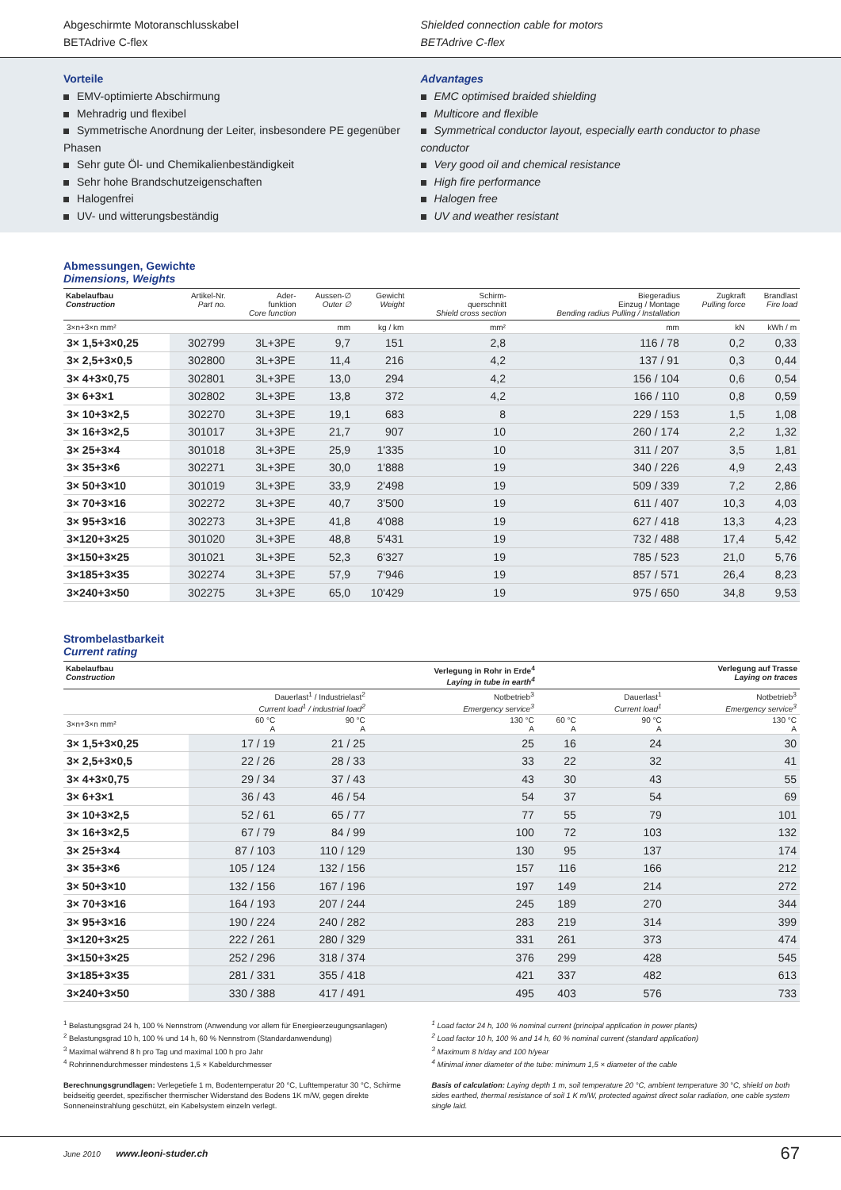Abgeschirmte Motoranschlusskabel
BETAdrive C-flex
Shielded connection cable for motors
BETAdrive C-flex
Vorteile
EMV-optimierte Abschirmung
Mehradrig und flexibel
Symmetrische Anordnung der Leiter, insbesondere PE gegenüber Phasen
Sehr gute Öl- und Chemikalienbeständigkeit
Sehr hohe Brandschutzeigenschaften
Halogenfrei
UV- und witterungsbeständig
Advantages
EMC optimised braided shielding
Multicore and flexible
Symmetrical conductor layout, especially earth conductor to phase conductor
Very good oil and chemical resistance
High fire performance
Halogen free
UV and weather resistant
Abmessungen, Gewichte
Dimensions, Weights
| Kabelaufbau Construction | Artikel-Nr. Part no. | Ader- funktion Core function | Aussen-∅ Outer ∅ | Gewicht Weight | Schirm- querschnitt Shield cross section | Biegeradius Einzug / Montage Bending radius Pulling / Installation | Zugkraft Pulling force | Brandlast Fire load |
| --- | --- | --- | --- | --- | --- | --- | --- | --- |
| 3×n+3×n mm² | | | mm | kg / km | mm² | mm | kN | kWh / m |
| 3× 1,5+3×0,25 | 302799 | 3L+3PE | 9,7 | 151 | 2,8 | 116 / 78 | 0,2 | 0,33 |
| 3× 2,5+3×0,5 | 302800 | 3L+3PE | 11,4 | 216 | 4,2 | 137 / 91 | 0,3 | 0,44 |
| 3× 4+3×0,75 | 302801 | 3L+3PE | 13,0 | 294 | 4,2 | 156 / 104 | 0,6 | 0,54 |
| 3× 6+3×1 | 302802 | 3L+3PE | 13,8 | 372 | 4,2 | 166 / 110 | 0,8 | 0,59 |
| 3× 10+3×2,5 | 302270 | 3L+3PE | 19,1 | 683 | 8 | 229 / 153 | 1,5 | 1,08 |
| 3× 16+3×2,5 | 301017 | 3L+3PE | 21,7 | 907 | 10 | 260 / 174 | 2,2 | 1,32 |
| 3× 25+3×4 | 301018 | 3L+3PE | 25,9 | 1'335 | 10 | 311 / 207 | 3,5 | 1,81 |
| 3× 35+3×6 | 302271 | 3L+3PE | 30,0 | 1'888 | 19 | 340 / 226 | 4,9 | 2,43 |
| 3× 50+3×10 | 301019 | 3L+3PE | 33,9 | 2'498 | 19 | 509 / 339 | 7,2 | 2,86 |
| 3× 70+3×16 | 302272 | 3L+3PE | 40,7 | 3'500 | 19 | 611 / 407 | 10,3 | 4,03 |
| 3× 95+3×16 | 302273 | 3L+3PE | 41,8 | 4'088 | 19 | 627 / 418 | 13,3 | 4,23 |
| 3×120+3×25 | 301020 | 3L+3PE | 48,8 | 5'431 | 19 | 732 / 488 | 17,4 | 5,42 |
| 3×150+3×25 | 301021 | 3L+3PE | 52,3 | 6'327 | 19 | 785 / 523 | 21,0 | 5,76 |
| 3×185+3×35 | 302274 | 3L+3PE | 57,9 | 7'946 | 19 | 857 / 571 | 26,4 | 8,23 |
| 3×240+3×50 | 302275 | 3L+3PE | 65,0 | 10'429 | 19 | 975 / 650 | 34,8 | 9,53 |
Strombelastbarkeit
Current rating
| Kabelaufbau Construction | | | Verlegung in Rohr in Erde<sup>4</sup> Laying in tube in earth<sup>4</sup> | | | Verlegung auf Trasse Laying on traces |
| --- | --- | --- | --- | --- | --- | --- |
| | Dauerlast<sup>1</sup> / Industrielast<sup>2</sup> Current load<sup>1</sup> / industrial load<sup>2</sup> | | Notbetrieb<sup>3</sup> Emergency service<sup>3</sup> | | Dauerlast<sup>1</sup> Current load<sup>1</sup> | Notbetrieb<sup>3</sup> Emergency service<sup>3</sup> |
| 3×n+3×n mm² | 60 °C A | 90 °C A | 130 °C A | 60 °C A | 90 °C A | 130 °C A |
| 3× 1,5+3×0,25 | 17 / 19 | 21 / 25 | 25 | 16 | 24 | 30 |
| 3× 2,5+3×0,5 | 22 / 26 | 28 / 33 | 33 | 22 | 32 | 41 |
| 3× 4+3×0,75 | 29 / 34 | 37 / 43 | 43 | 30 | 43 | 55 |
| 3× 6+3×1 | 36 / 43 | 46 / 54 | 54 | 37 | 54 | 69 |
| 3× 10+3×2,5 | 52 / 61 | 65 / 77 | 77 | 55 | 79 | 101 |
| 3× 16+3×2,5 | 67 / 79 | 84 / 99 | 100 | 72 | 103 | 132 |
| 3× 25+3×4 | 87 / 103 | 110 / 129 | 130 | 95 | 137 | 174 |
| 3× 35+3×6 | 105 / 124 | 132 / 156 | 157 | 116 | 166 | 212 |
| 3× 50+3×10 | 132 / 156 | 167 / 196 | 197 | 149 | 214 | 272 |
| 3× 70+3×16 | 164 / 193 | 207 / 244 | 245 | 189 | 270 | 344 |
| 3× 95+3×16 | 190 / 224 | 240 / 282 | 283 | 219 | 314 | 399 |
| 3×120+3×25 | 222 / 261 | 280 / 329 | 331 | 261 | 373 | 474 |
| 3×150+3×25 | 252 / 296 | 318 / 374 | 376 | 299 | 428 | 545 |
| 3×185+3×35 | 281 / 331 | 355 / 418 | 421 | 337 | 482 | 613 |
| 3×240+3×50 | 330 / 388 | 417 / 491 | 495 | 403 | 576 | 733 |
<sup>1</sup> Belastungsgrad 24 h, 100 % Nennstrom (Anwendung vor allem für Energieerzeugungsanlagen)
<sup>2</sup> Belastungsgrad 10 h, 100 % und 14 h, 60 % Nennstrom (Standardanwendung)
<sup>3</sup> Maximal während 8 h pro Tag und maximal 100 h pro Jahr
<sup>4</sup> Rohrinnendurchmesser mindestens 1,5 × Kabeldurchmesser
Berechnungsgrundlagen: Verlegetiefe 1 m, Bodentemperatur 20 °C, Lufttemperatur 30 °C, Schirme beidseitig geerdet, spezifischer thermischer Widerstand des Bodens 1K m/W, gegen direkte Sonneneinstrahlung geschützt, ein Kabelsystem einzeln verlegt.
<sup>1</sup> Load factor 24 h, 100 % nominal current (principal application in power plants)
<sup>2</sup> Load factor 10 h, 100 % and 14 h, 60 % nominal current (standard application)
<sup>3</sup> Maximum 8 h/day and 100 h/year
<sup>4</sup> Minimal inner diameter of the tube: minimum 1,5 × diameter of the cable
Basis of calculation: Laying depth 1 m, soil temperature 20 °C, ambient temperature 30 °C, shield on both sides earthed, thermal resistance of soil 1 K m/W, protected against direct solar radiation, one cable system single laid.
June 2010 www.leoni-studer.ch
67